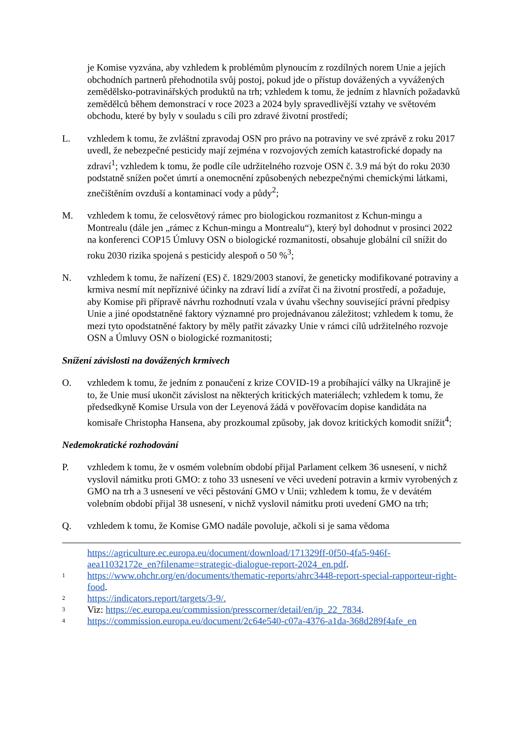je Komise vyzvána, aby vzhledem k problémům plynoucím z rozdílných norem Unie a jejích obchodních partnerů přehodnotila svůj postoj, pokud jde o přístup dovážených a vyvážených zemědělsko-potravinářských produktů na trh; vzhledem k tomu, že jedním z hlavních požadavků zemědělců během demonstrací v roce 2023 a 2024 byly spravedlivější vztahy ve světovém obchodu, které by byly v souladu s cíli pro zdravé životní prostředí;
L. vzhledem k tomu, že zvláštní zpravodaj OSN pro právo na potraviny ve své zprávě z roku 2017 uvedl, že nebezpečné pesticidy mají zejména v rozvojových zemích katastrofické dopady na zdraví<sup>1</sup>; vzhledem k tomu, že podle cíle udržitelného rozvoje OSN č. 3.9 má být do roku 2030 podstatně snížen počet úmrtí a onemocnění způsobených nebezpečnými chemickými látkami, znečištěním ovzduší a kontaminací vody a půdy<sup>2</sup>;
M. vzhledem k tomu, že celosvětový rámec pro biologickou rozmanitost z Kchun-mingu a Montrealu (dále jen „rámec z Kchun-mingu a Montrealu“), který byl dohodnut v prosinci 2022 na konferenci COP15 Úmluvy OSN o biologické rozmanitosti, obsahuje globální cíl snížit do roku 2030 rizika spojená s pesticidy alespoň o 50 %<sup>3</sup>;
N. vzhledem k tomu, že nařízení (ES) č. 1829/2003 stanoví, že geneticky modifikované potraviny a krmiva nesmí mít nepříznivé účinky na zdraví lidí a zvířat či na životní prostředí, a požaduje, aby Komise při přípravě návrhu rozhodnutí vzala v úvahu všechny související právní předpisy Unie a jiné opodstatněné faktory významné pro projednávanou záležitost; vzhledem k tomu, že mezi tyto opodstatněné faktory by měly patřit závazky Unie v rámci cílů udržitelného rozvoje OSN a Úmluvy OSN o biologické rozmanitosti;
Snížení závislosti na dovážených krmivech
O. vzhledem k tomu, že jedním z ponaučení z krize COVID-19 a probíhající války na Ukrajině je to, že Unie musí ukončit závislost na některých kritických materiálech; vzhledem k tomu, že předsedkyně Komise Ursula von der Leyenová žádá v pověřovacím dopise kandidáta na komisaře Christopha Hansena, aby prozkoumal způsoby, jak dovoz kritických komodit snížit<sup>4</sup>;
Nedemokratické rozhodování
P. vzhledem k tomu, že v osmém volebním období přijal Parlament celkem 36 usnesení, v nichž vyslovil námitku proti GMO: z toho 33 usnesení ve věci uvedení potravin a krmiv vyrobených z GMO na trh a 3 usnesení ve věci pěstování GMO v Unii; vzhledem k tomu, že v devátém volebním období přijal 38 usnesení, v nichž vyslovil námitku proti uvedení GMO na trh;
Q. vzhledem k tomu, že Komise GMO nadále povoluje, ačkoli si je sama vědoma
https://agriculture.ec.europa.eu/document/download/171329ff-0f50-4fa5-946f-aea11032172e_en?filename=strategic-dialogue-report-2024_en.pdf.
1 https://www.ohchr.org/en/documents/thematic-reports/ahrc3448-report-special-rapporteur-right-food.
2 https://indicators.report/targets/3-9/.
3 Viz: https://ec.europa.eu/commission/presscorner/detail/en/ip_22_7834.
4 https://commission.europa.eu/document/2c64e540-c07a-4376-a1da-368d289f4afe_en